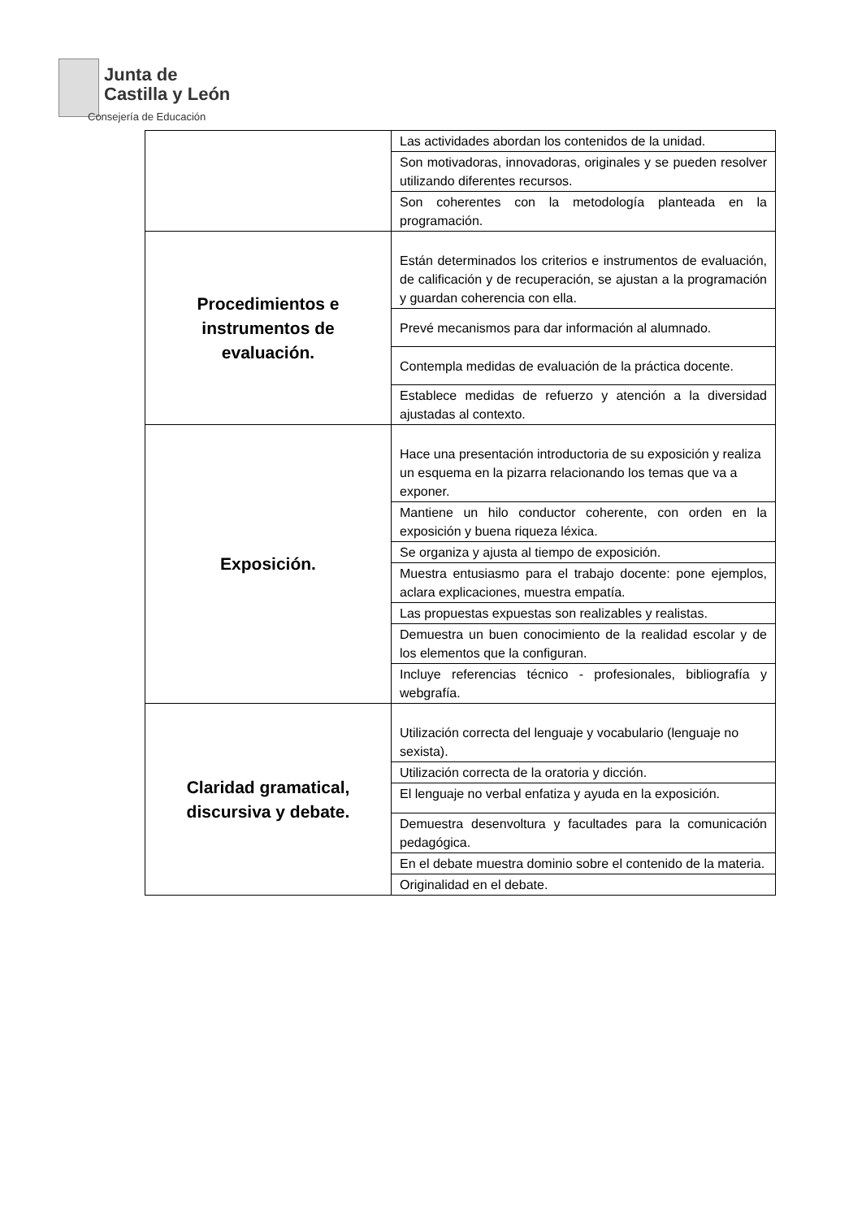Junta de
Castilla y León
Consejería de Educación
| | Las actividades abordan los contenidos de la unidad. |
| | Son motivadoras, innovadoras, originales y se pueden resolver utilizando diferentes recursos. |
| | Son coherentes con la metodología planteada en la programación. |
| Procedimientos e instrumentos de evaluación. | Están determinados los criterios e instrumentos de evaluación, de calificación y de recuperación, se ajustan a la programación y guardan coherencia con ella. |
| | Prevé mecanismos para dar información al alumnado. |
| | Contempla medidas de evaluación de la práctica docente. |
| | Establece medidas de refuerzo y atención a la diversidad ajustadas al contexto. |
| Exposición. | Hace una presentación introductoria de su exposición y realiza un esquema en la pizarra relacionando los temas que va a exponer. |
| | Mantiene un hilo conductor coherente, con orden en la exposición y buena riqueza léxica. |
| | Se organiza y ajusta al tiempo de exposición. |
| | Muestra entusiasmo para el trabajo docente: pone ejemplos, aclara explicaciones, muestra empatía. |
| | Las propuestas expuestas son realizables y realistas. |
| | Demuestra un buen conocimiento de la realidad escolar y de los elementos que la configuran. |
| | Incluye referencias técnico - profesionales, bibliografía y webgrafía. |
| Claridad gramatical, discursiva y debate. | Utilización correcta del lenguaje y vocabulario (lenguaje no sexista). |
| | Utilización correcta de la oratoria y dicción. |
| | El lenguaje no verbal enfatiza y ayuda en la exposición. |
| | Demuestra desenvoltura y facultades para la comunicación pedagógica. |
| | En el debate muestra dominio sobre el contenido de la materia. |
| | Originalidad en el debate. |